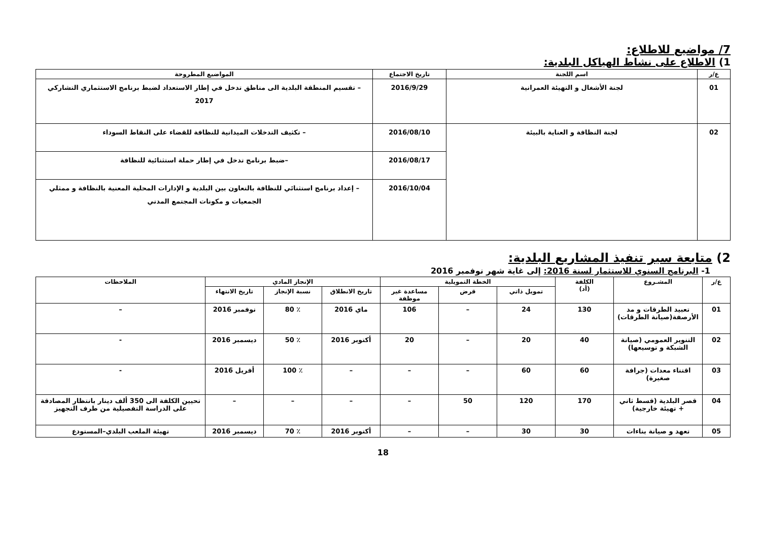7/ مواضيع للاطلاع:
1) الاطلاع على نشاط الهياكل البلدية:
| ع/ر | اسم اللجنة | تاريخ الاجتماع | المواضيع المطروحة |
| --- | --- | --- | --- |
| 01 | لجنة الأشغال و التهيئة العمرانية | 2016/9/29 | – تقسيم المنطقة البلدية الى مناطق تدخل في إطار الاستعداد لضبط برنامج الاستثماري التشاركي 2017 |
| 02 | لجنة النظافة و العناية بالبيئة | 2016/08/10 | – تكثيف التدخلات الميدانية للنظافة للقضاء على النقاط السوداء |
| | | 2016/08/17 | –ضبط برنامج تدخل في إطار حملة استثنائية للنظافة |
| | | 2016/10/04 | – إعداد برنامج استثنائي للنظافة بالتعاون بين البلدية و الإدارات المحلية المعنية بالنظافة و ممثلي الجمعيات و مكونات المجتمع المدني |
2) متابعة سير تنفيذ المشاريع البلدية:
1- البرنامج السنوي للاستثمار لسنة 2016: إلى غاية شهر نوفمبر 2016
| ع/ر | المشـروع | الكلفة (أد) | الخطة التمويلية | | | الإنجاز المادي | | | الملاحظات |
| --- | --- | --- | --- | --- | --- | --- | --- | --- | --- |
| | | | تمويل ذاتي | قرض | مساعدة غير موظفة | تاريخ الانطلاق | نسبة الإنجاز | تاريخ الانتهاء | |
| 01 | تعبيد الطرقات و مد الأرصفة(صيانة الطرقات) | 130 | 24 | – | 106 | ماي 2016 | ٪ 80 | نوفمبر 2016 | – |
| 02 | التنوير العمومي (صيانة الشبكة و توسيعها) | 40 | 20 | – | 20 | أكتوبر 2016 | ٪ 50 | ديسمبر 2016 | - |
| 03 | اقتناء معدات (جرافة صغيرة) | 60 | 60 | – | – | – | ٪ 100 | أفريل 2016 | - |
| 04 | قصر البلدية (قسط ثاني + تهيئة خارجية) | 170 | 120 | 50 | – | – | – | – | تحيين الكلفة الى 350 ألف دينار بانتظار المصادقة على الدراسة التفصيلية من طرف التجهيز |
| 05 | تعهد و صيانة بناءات | 30 | 30 | – | – | أكتوبر 2016 | ٪ 70 | ديسمبر 2016 | تهيئة الملعب البلدي–المستودع |
18